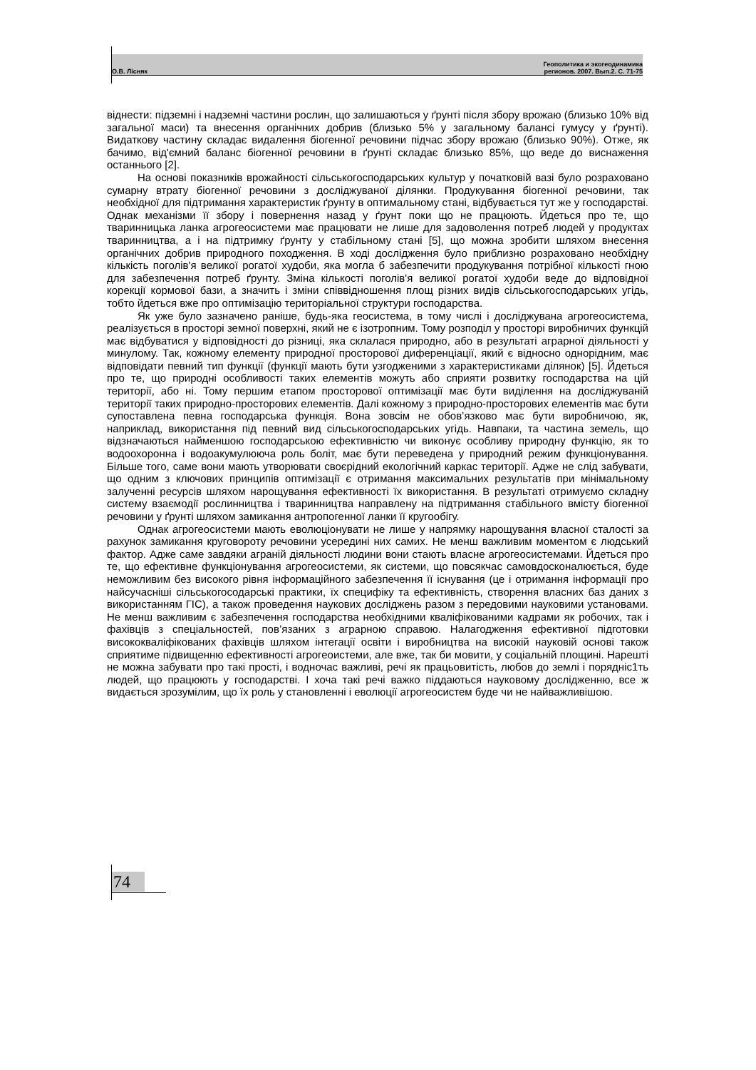О.В. Лісняк Геополитика и экогеодинамика
регионов. 2007. Вып.2. С. 71-75
віднести: підземні і надземні частини рослин, що залишаються у ґрунті після збору врожаю (близько 10% від загальної маси) та внесення органічних добрив (близько 5% у загальному балансі гумусу у ґрунті). Видаткову частину складає видалення біогенної речовини підчас збору врожаю (близько 90%). Отже, як бачимо, від'ємний баланс біогенної речовини в ґрунті складає близько 85%, що веде до виснаження останнього [2].
На основі показників врожайності сільськогосподарських культур у початковій вазі було розраховано сумарну втрату біогенної речовини з досліджуваної ділянки. Продукування біогенної речовини, так необхідної для підтримання характеристик ґрунту в оптимальному стані, відбувається тут же у господарстві. Однак механізми її збору і повернення назад у ґрунт поки що не працюють. Йдеться про те, що тваринницька ланка агрогеосистеми має працювати не лише для задоволення потреб людей у продуктах тваринництва, а і на підтримку ґрунту у стабільному стані [5], що можна зробити шляхом внесення органічних добрив природного походження. В ході дослідження було приблизно розраховано необхідну кількість поголів'я великої рогатої худоби, яка могла б забезпечити продукування потрібної кількості гною для забезпечення потреб ґрунту. Зміна кількості поголів'я великої рогатої худоби веде до відповідної корекції кормової бази, а значить і зміни співвідношення площ різних видів сільськогосподарських угідь, тобто йдеться вже про оптимізацію територіальної структури господарства.
Як уже було зазначено раніше, будь-яка геосистема, в тому числі і досліджувана агрогеосистема, реалізується в просторі земної поверхні, який не є ізотропним. Тому розподіл у просторі виробничих функцій має відбуватися у відповідності до різниці, яка склалася природно, або в результаті аграрної діяльності у минулому. Так, кожному елементу природної просторової диференціації, який є відносно однорідним, має відповідати певний тип функції (функції мають бути узгодженими з характеристиками ділянок) [5]. Йдеться про те, що природні особливості таких елементів можуть або сприяти розвитку господарства на цій території, або ні. Тому першим етапом просторової оптимізації має бути виділення на досліджуваній території таких природно-просторових елементів. Далі кожному з природно-просторових елементів має бути супоставлена певна господарська функція. Вона зовсім не обов’язково має бути виробничою, як, наприклад, використання під певний вид сільськогосподарських угідь. Навпаки, та частина земель, що відзначаються найменшою господарською ефективністю чи виконує особливу природну функцію, як то водоохоронна і водоакумулююча роль боліт, має бути переведена у природний режим функціонування. Більше того, саме вони мають утворювати своєрідний екологічний каркас території. Адже не слід забувати, що одним з ключових принципів оптимізації є отримання максимальних результатів при мінімальному залученні ресурсів шляхом нарощування ефективності їх використання. В результаті отримуємо складну систему взаємодії рослинництва і тваринництва направлену на підтримання стабільного вмісту біогенної речовини у ґрунті шляхом замикання антропогенної ланки її кругообігу.
Однак агрогеосистеми мають еволюціонувати не лише у напрямку нарощування власної сталості за рахунок замикання круговороту речовини усередині них самих. Не менш важливим моментом є людський фактор. Адже саме завдяки аграній діяльності людини вони стають власне агрогеосистемами. Йдеться про те, що ефективне функціонування агрогеосистеми, як системи, що повсякчас самовдосконалюється, буде неможливим без високого рівня інформаційного забезпечення її існування (це і отримання інформації про найсучасніші сільськогосодарські практики, їх специфіку та ефективність, створення власних баз даних з використанням ГІС), а також проведення наукових досліджень разом з передовими науковими установами. Не менш важливим є забезпечення господарства необхідними кваліфікованими кадрами як робочих, так і фахівців з спеціальностей, пов’язаних з аграрною справою. Налагодження ефективної підготовки висококваліфікованих фахівців шляхом інтегації освіти і виробництва на високій науковій основі також сприятиме підвищенню ефективності агрогеоистеми, але вже, так би мовити, у соціальній площині. Нарешті не можна забувати про такі прості, і водночас важливі, речі як працьовитість, любов до землі і порядніс1ть людей, що працюють у господарстві. І хоча такі речі важко піддаються науковому дослідженню, все ж видається зрозумілим, що їх роль у становленні і еволюції агрогеосистем буде чи не найважливішою.
74